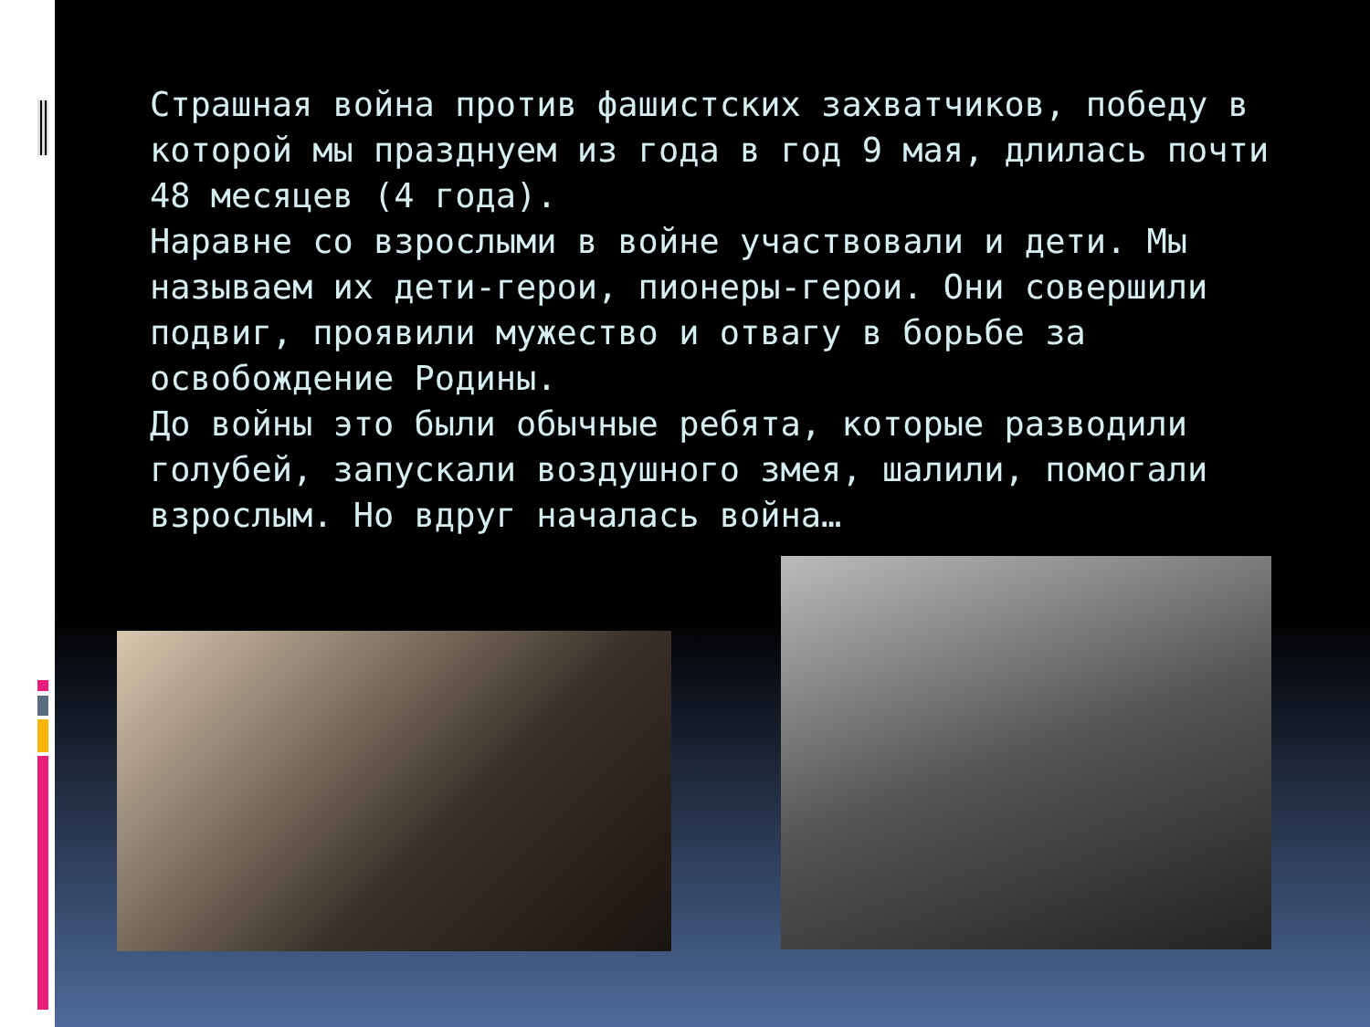Страшная война против фашистских захватчиков, победу в которой мы празднуем из года в год 9 мая, длилась почти 48 месяцев (4 года).
Наравне со взрослыми в войне участвовали и дети. Мы называем их дети-герои, пионеры-герои. Они совершили подвиг, проявили мужество и отвагу в борьбе за освобождение Родины.
До войны это были обычные ребята, которые разводили голубей, запускали воздушного змея, шалили, помогали взрослым. Но вдруг началась война…